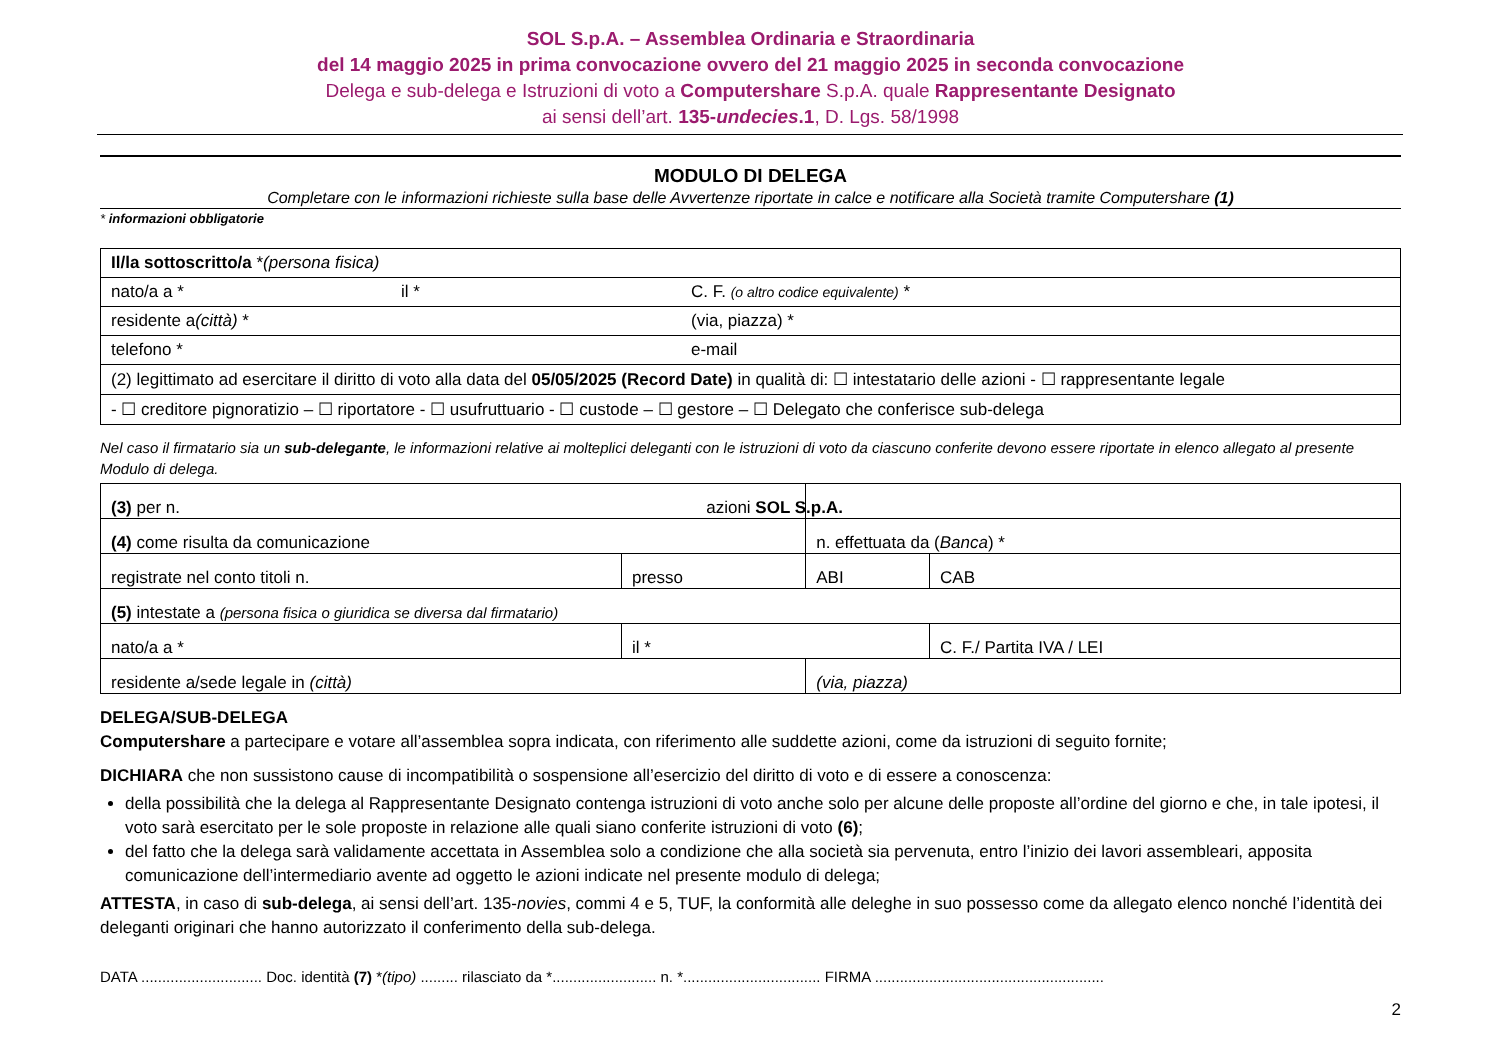SOL S.p.A. – Assemblea Ordinaria e Straordinaria
del 14 maggio 2025 in prima convocazione ovvero del 21 maggio 2025 in seconda convocazione
Delega e sub-delega e Istruzioni di voto a Computershare S.p.A. quale Rappresentante Designato
ai sensi dell’art. 135-undecies.1, D. Lgs. 58/1998
MODULO DI DELEGA
Completare con le informazioni richieste sulla base delle Avvertenze riportate in calce e notificare alla Società tramite Computershare (1)
* informazioni obbligatorie
| Il/la sottoscritto/a * (persona fisica) | | |
| nato/a a * | il * | C. F. (o altro codice equivalente) * |
| residente a (città) * | | (via, piazza) * |
| telefono * | | e-mail |
| (2) legittimato ad esercitare il diritto di voto alla data del 05/05/2025 (Record Date) in qualità di: ☐ intestatario delle azioni - ☐ rappresentante legale | | |
| - ☐ creditore pignoratizio – ☐ riportatore - ☐ usufruttuario - ☐ custode – ☐ gestore – ☐ Delegato che conferisce sub-delega | | |
Nel caso il firmatario sia un sub-delegante, le informazioni relative ai molteplici deleganti con le istruzioni di voto da ciascuno conferite devono essere riportate in elenco allegato al presente Modulo di delega.
| (3) per n. | | azioni SOL S.p.A. | |
| (4) come risulta da comunicazione | | n. effettuata da ( Banca ) * | |
| registrate nel conto titoli n. | presso | ABI | CAB |
| (5) intestate a (persona fisica o giuridica se diversa dal firmatario) | | | |
| nato/a a * | il * | | C. F./ Partita IVA / LEI |
| residente a/sede legale in (città) | | (via, piazza) | |
DELEGA/SUB-DELEGA
Computershare a partecipare e votare all’assemblea sopra indicata, con riferimento alle suddette azioni, come da istruzioni di seguito fornite;
DICHIARA che non sussistono cause di incompatibilità o sospensione all’esercizio del diritto di voto e di essere a conoscenza:
della possibilità che la delega al Rappresentante Designato contenga istruzioni di voto anche solo per alcune delle proposte all’ordine del giorno e che, in tale ipotesi, il voto sarà esercitato per le sole proposte in relazione alle quali siano conferite istruzioni di voto (6);
del fatto che la delega sarà validamente accettata in Assemblea solo a condizione che alla società sia pervenuta, entro l’inizio dei lavori assembleari, apposita comunicazione dell’intermediario avente ad oggetto le azioni indicate nel presente modulo di delega;
ATTESTA, in caso di sub-delega, ai sensi dell’art. 135-novies, commi 4 e 5, TUF, la conformità alle deleghe in suo possesso come da allegato elenco nonché l’identità dei deleganti originari che hanno autorizzato il conferimento della sub-delega.
DATA ............................. Doc. identità (7) *(tipo) ......... rilasciato da *......................... n. *................................. FIRMA .......................................................
2